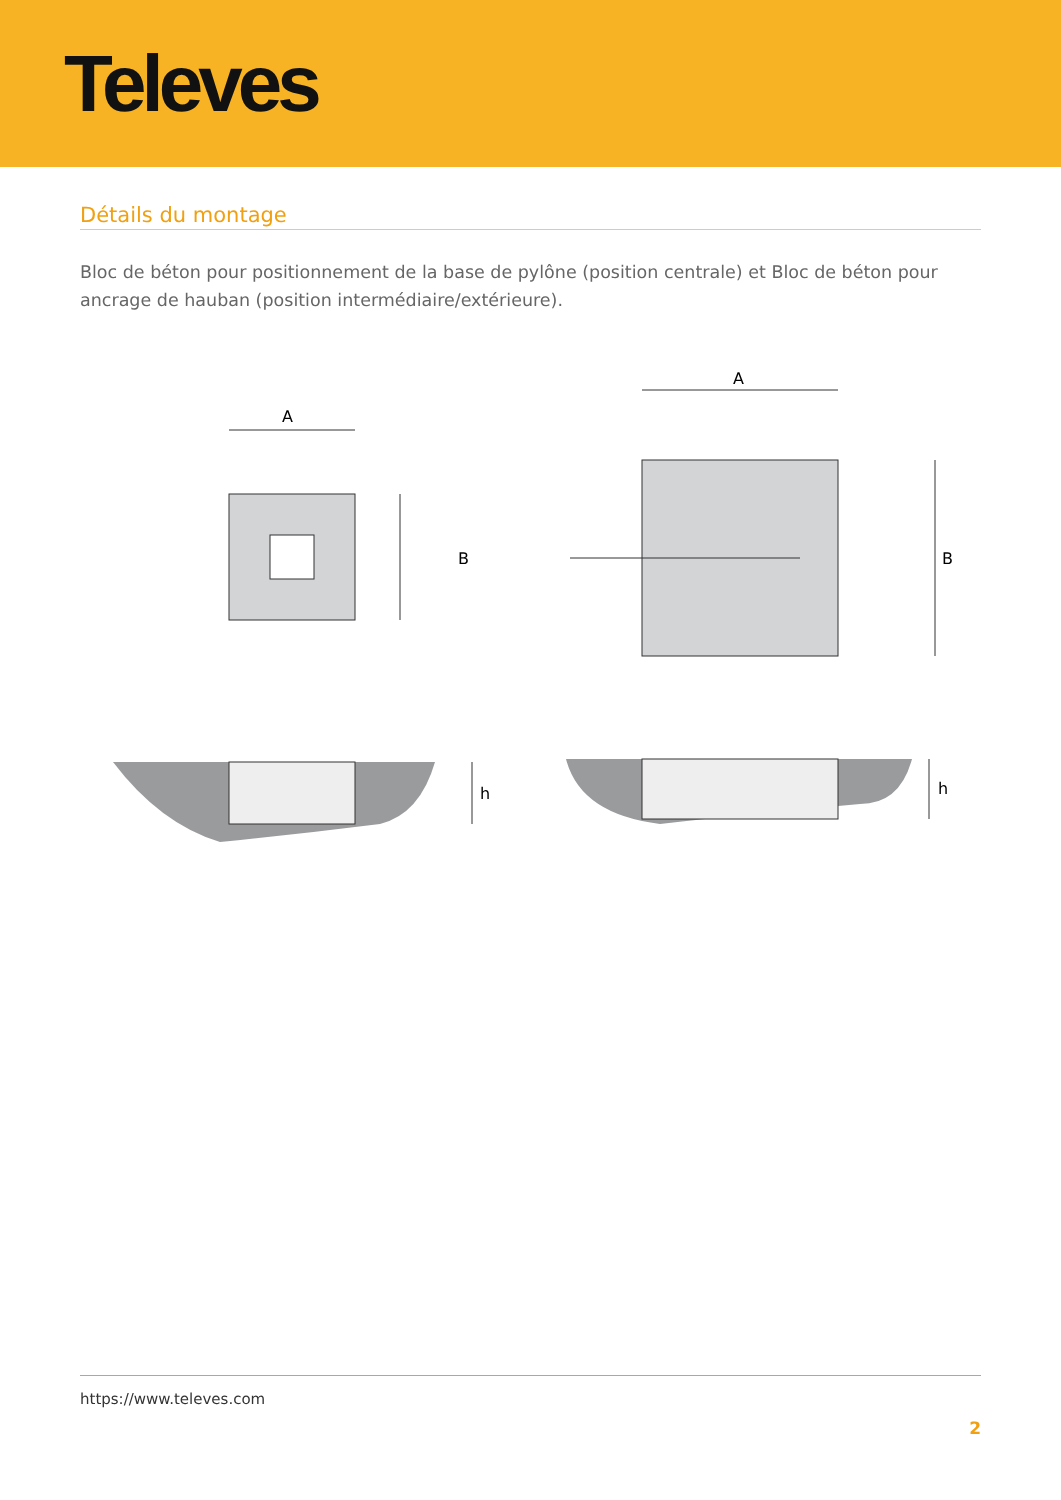Televes
Détails du montage
Bloc de béton pour positionnement de la base de pylône (position centrale) et Bloc de béton pour ancrage de hauban (position intermédiaire/extérieure).
A
B
A
B
h
h
https://www.televes.com
2